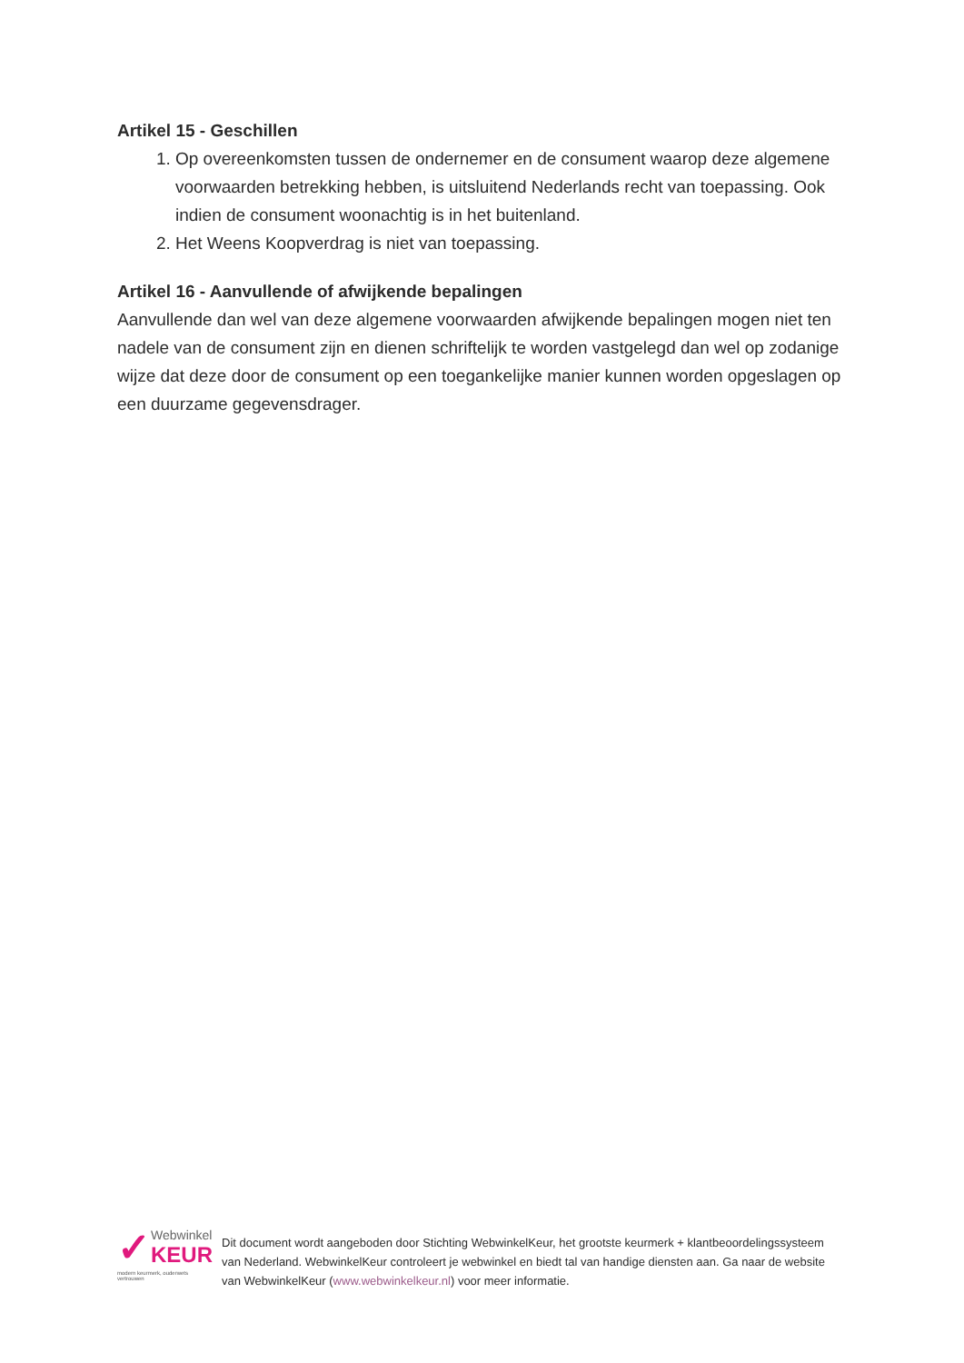Artikel 15 - Geschillen
1. Op overeenkomsten tussen de ondernemer en de consument waarop deze algemene voorwaarden betrekking hebben, is uitsluitend Nederlands recht van toepassing. Ook indien de consument woonachtig is in het buitenland.
2. Het Weens Koopverdrag is niet van toepassing.
Artikel 16 - Aanvullende of afwijkende bepalingen
Aanvullende dan wel van deze algemene voorwaarden afwijkende bepalingen mogen niet ten nadele van de consument zijn en dienen schriftelijk te worden vastgelegd dan wel op zodanige wijze dat deze door de consument op een toegankelijke manier kunnen worden opgeslagen op een duurzame gegevensdrager.
✓
Webwinkel
KEUR
modern keurmerk, ouderwets vertrouwen
Dit document wordt aangeboden door Stichting WebwinkelKeur, het grootste keurmerk + klantbeoordelingssysteem van Nederland. WebwinkelKeur controleert je webwinkel en biedt tal van handige diensten aan. Ga naar de website van WebwinkelKeur (www.webwinkelkeur.nl) voor meer informatie.